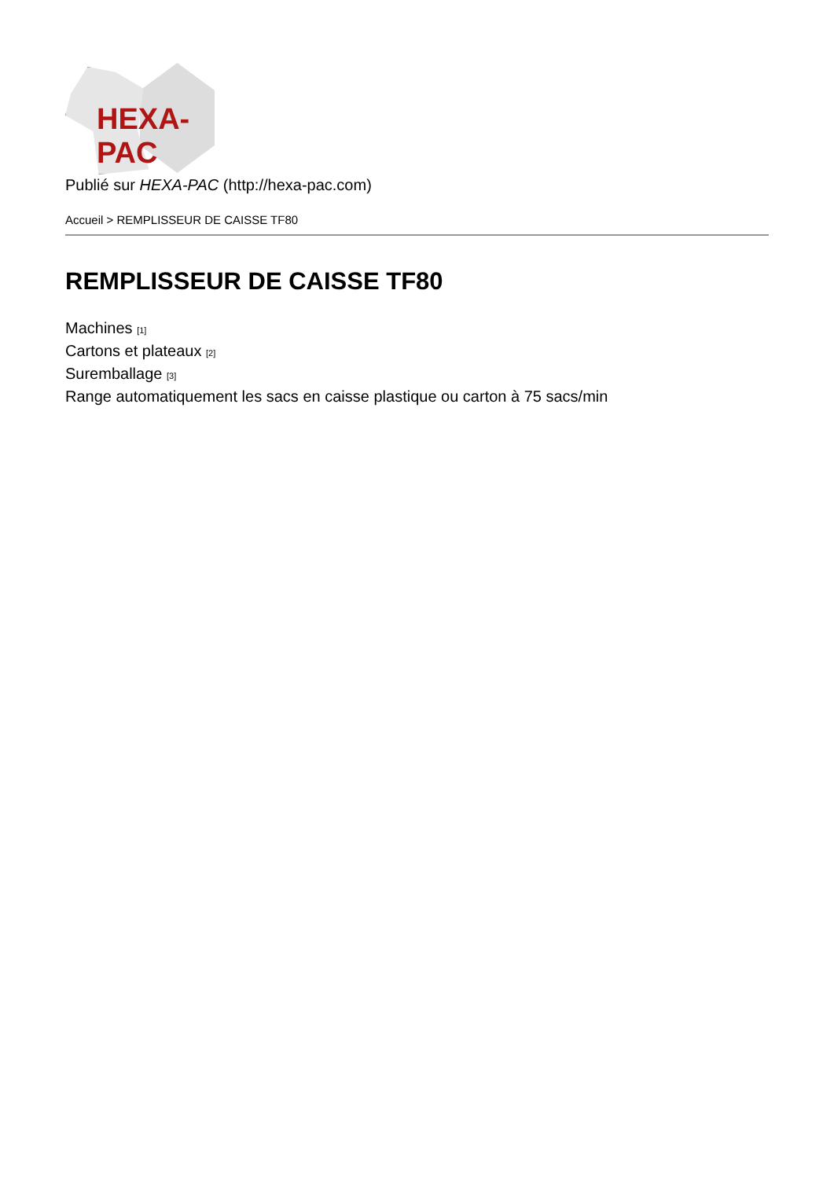HEXA-PAC
Publié sur HEXA-PAC (http://hexa-pac.com)
Accueil > REMPLISSEUR DE CAISSE TF80
REMPLISSEUR DE CAISSE TF80
Machines <sup>[1]</sup>
Cartons et plateaux <sup>[2]</sup>
Suremballage <sup>[3]</sup>
Range automatiquement les sacs en caisse plastique ou carton à 75 sacs/min